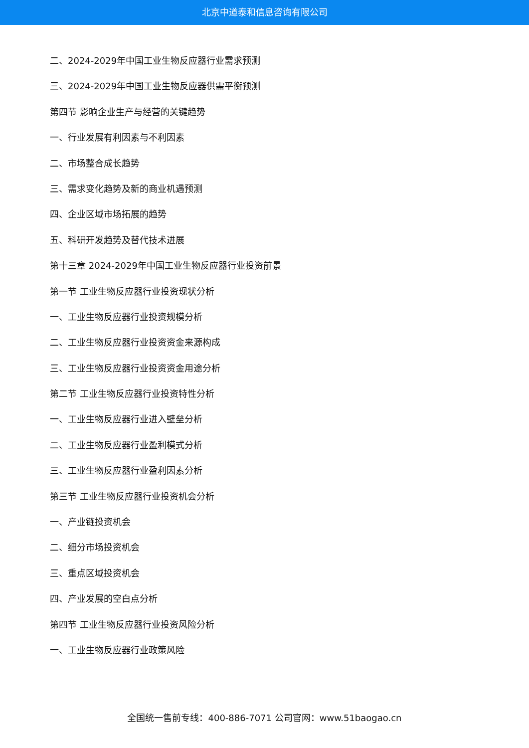北京中道泰和信息咨询有限公司
二、2024-2029年中国工业生物反应器行业需求预测
三、2024-2029年中国工业生物反应器供需平衡预测
第四节 影响企业生产与经营的关键趋势
一、行业发展有利因素与不利因素
二、市场整合成长趋势
三、需求变化趋势及新的商业机遇预测
四、企业区域市场拓展的趋势
五、科研开发趋势及替代技术进展
第十三章 2024-2029年中国工业生物反应器行业投资前景
第一节 工业生物反应器行业投资现状分析
一、工业生物反应器行业投资规模分析
二、工业生物反应器行业投资资金来源构成
三、工业生物反应器行业投资资金用途分析
第二节 工业生物反应器行业投资特性分析
一、工业生物反应器行业进入壁垒分析
二、工业生物反应器行业盈利模式分析
三、工业生物反应器行业盈利因素分析
第三节 工业生物反应器行业投资机会分析
一、产业链投资机会
二、细分市场投资机会
三、重点区域投资机会
四、产业发展的空白点分析
第四节 工业生物反应器行业投资风险分析
一、工业生物反应器行业政策风险
全国统一售前专线：400-886-7071 公司官网：www.51baogao.cn